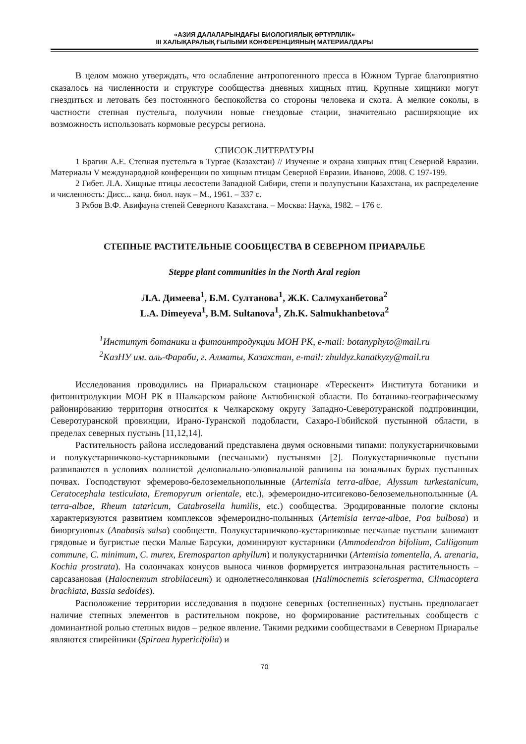«АЗИЯ ДАЛАЛАРЫНДАҒЫ БИОЛОГИЯЛЫҚ ӘРТҮРЛІЛІК»
III ХАЛЫҚАРАЛЫҚ ҒЫЛЫМИ КОНФЕРЕНЦИЯНЫҢ МАТЕРИАЛДАРЫ
В целом можно утверждать, что ослабление антропогенного пресса в Южном Тургае благоприятно сказалось на численности и структуре сообщества дневных хищных птиц. Крупные хищники могут гнездиться и летовать без постоянного беспокойства со стороны человека и скота. А мелкие соколы, в частности степная пустельга, получили новые гнездовые стации, значительно расширяющие их возможность использовать кормовые ресурсы региона.
СПИСОК ЛИТЕРАТУРЫ
1 Брагин А.Е. Степная пустельга в Тургае (Казахстан) // Изучение и охрана хищных птиц Северной Евразии. Материалы V международной конференции по хищным птицам Северной Евразии. Иваново, 2008. С 197-199.
2 Гибет. Л.А. Хищные птицы лесостепи Западной Сибири, степи и полупустыни Казахстана, их распределение и численность: Дисс... канд. биол. наук – М., 1961. – 337 с.
3 Рябов В.Ф. Авифауна степей Северного Казахстана. – Москва: Наука, 1982. – 176 с.
СТЕПНЫЕ РАСТИТЕЛЬНЫЕ СООБЩЕСТВА В СЕВЕРНОМ ПРИАРАЛЬЕ
Steppe plant communities in the North Aral region
Л.А. Димеева<sup>1</sup>, Б.М. Султанова<sup>1</sup>, Ж.К. Салмуханбетова<sup>2</sup>
L.A. Dimeyeva<sup>1</sup>, B.M. Sultanova<sup>1</sup>, Zh.K. Salmukhanbetova<sup>2</sup>
<sup>1</sup> Институт ботаники и фитоинтродукции МОН РК, e-mail: botanyphyto@mail.ru
<sup>2</sup> КазНУ им. аль-Фараби, г. Алматы, Казахстан, e-mail: zhuldyz.kanatkyzy@mail.ru
Исследования проводились на Приаральском стационаре «Терескент» Института ботаники и фитоинтродукции МОН РК в Шалкарском районе Актюбинской области. По ботанико-географическому районированию территория относится к Челкарскому округу Западно-Северотуранской подпровинции, Северотуранской провинции, Ирано-Туранской подобласти, Сахаро-Гобийской пустынной области, в пределах северных пустынь [11,12,14].
Растительность района исследований представлена двумя основными типами: полукустарничковыми и полукустарничково-кустарниковыми (песчаными) пустынями [2]. Полукустарничковые пустыни развиваются в условиях волнистой делювиально-элювиальной равнины на зональных бурых пустынных почвах. Господствуют эфемерово-белоземельнополынные (Artemisia terra-albae, Alyssum turkestanicum, Ceratocephala testiculata, Eremopyrum orientale, etc.), эфемероидно-итсигеково-белоземельнополынные (A. terra-albae, Rheum tataricum, Catabrosella humilis, etc.) сообщества. Эродированные пологие склоны характеризуются развитием комплексов эфемероидно-полынных (Artemisia terrae-albae, Poa bulbosa) и биюргуновых (Anabasis salsa) сообществ. Полукустарничково-кустарниковые песчаные пустыни занимают грядовые и бугристые пески Малые Барсуки, доминируют кустарники (Ammodendron bifolium, Calligonum commune, C. minimum, C. murex, Eremosparton aphyllum) и полукустарнички (Artemisia tomentella, A. arenaria, Kochia prostrata). На солончаках конусов выноса чинков формируется интразональная растительность – сарсазановая (Halocnemum strobilaceum) и однолетнесолянковая (Halimocnemis sclerosperma, Climacoptera brachiata, Bassia sedoides).
Расположение территории исследования в подзоне северных (остепненных) пустынь предполагает наличие степных элементов в растительном покрове, но формирование растительных сообществ с доминантной ролью степных видов – редкое явление. Такими редкими сообществами в Северном Приаралье являются спирейники (Spiraea hypericifolia) и
70